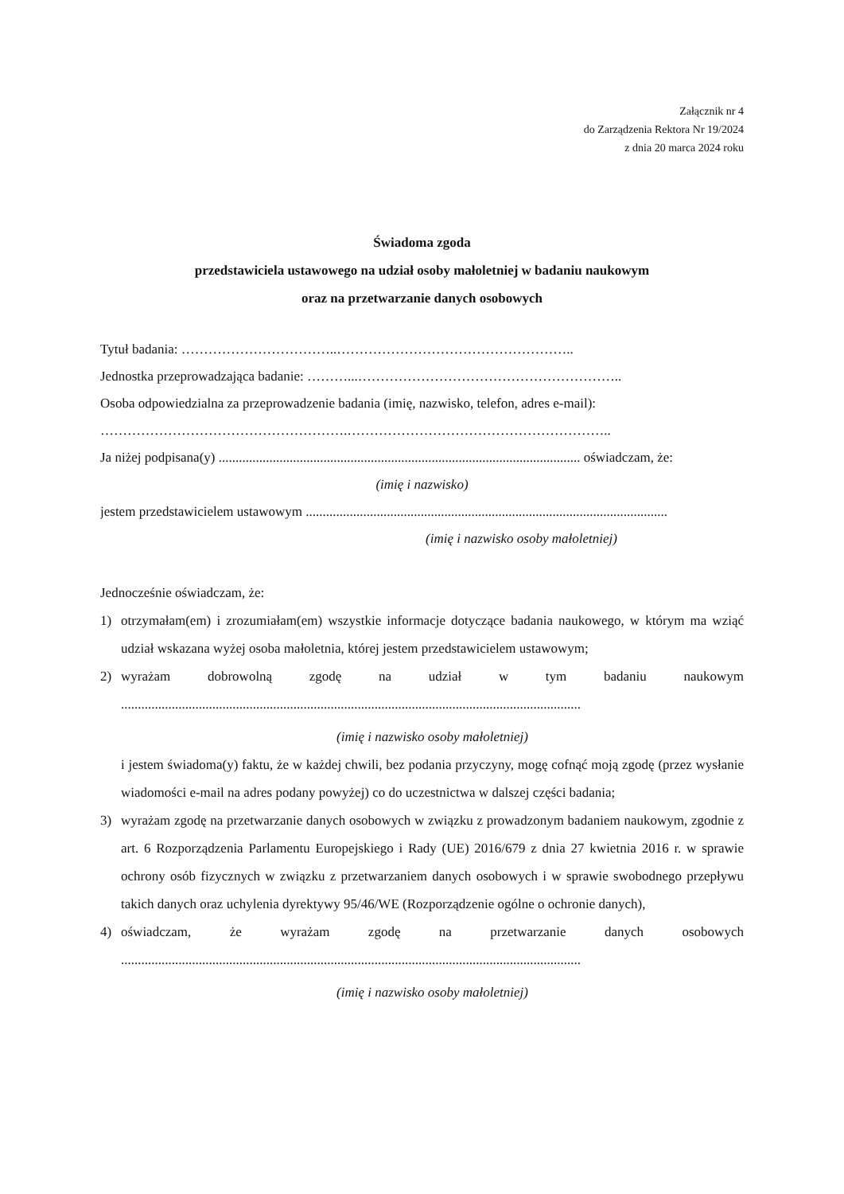Załącznik nr 4
do Zarządzenia Rektora Nr 19/2024
z dnia 20 marca 2024 roku
Świadoma zgoda
przedstawiciela ustawowego na udział osoby małoletniej w badaniu naukowym
oraz na przetwarzanie danych osobowych
Tytuł badania: ……………………………..……………………………………………..
Jednostka przeprowadzająca badanie: ………...…………………………………………………..
Osoba odpowiedzialna za przeprowadzenie badania (imię, nazwisko, telefon, adres e-mail):
……………………………………………….…………………………………………………..
Ja niżej podpisana(y) ........................................................................................................... oświadczam, że:
(imię i nazwisko)
jestem przedstawicielem ustawowym ...........................................................................................................
(imię i nazwisko osoby małoletniej)
Jednocześnie oświadczam, że:
1) otrzymałam(em) i zrozumiałam(em) wszystkie informacje dotyczące badania naukowego, w którym ma wziąć udział wskazana wyżej osoba małoletnia, której jestem przedstawicielem ustawowym;
2) wyrażam dobrowolną zgodę na udział w tym badaniu naukowym........................................................................................................................................
(imię i nazwisko osoby małoletniej)
i jestem świadoma(y) faktu, że w każdej chwili, bez podania przyczyny, mogę cofnąć moją zgodę (przez wysłanie wiadomości e-mail na adres podany powyżej) co do uczestnictwa w dalszej części badania;
3) wyrażam zgodę na przetwarzanie danych osobowych w związku z prowadzonym badaniem naukowym, zgodnie z art. 6 Rozporządzenia Parlamentu Europejskiego i Rady (UE) 2016/679 z dnia 27 kwietnia 2016 r. w sprawie ochrony osób fizycznych w związku z przetwarzaniem danych osobowych i w sprawie swobodnego przepływu takich danych oraz uchylenia dyrektywy 95/46/WE (Rozporządzenie ogólne o ochronie danych),
4) oświadczam, że wyrażam zgodę na przetwarzanie danych osobowych........................................................................................................................................
(imię i nazwisko osoby małoletniej)